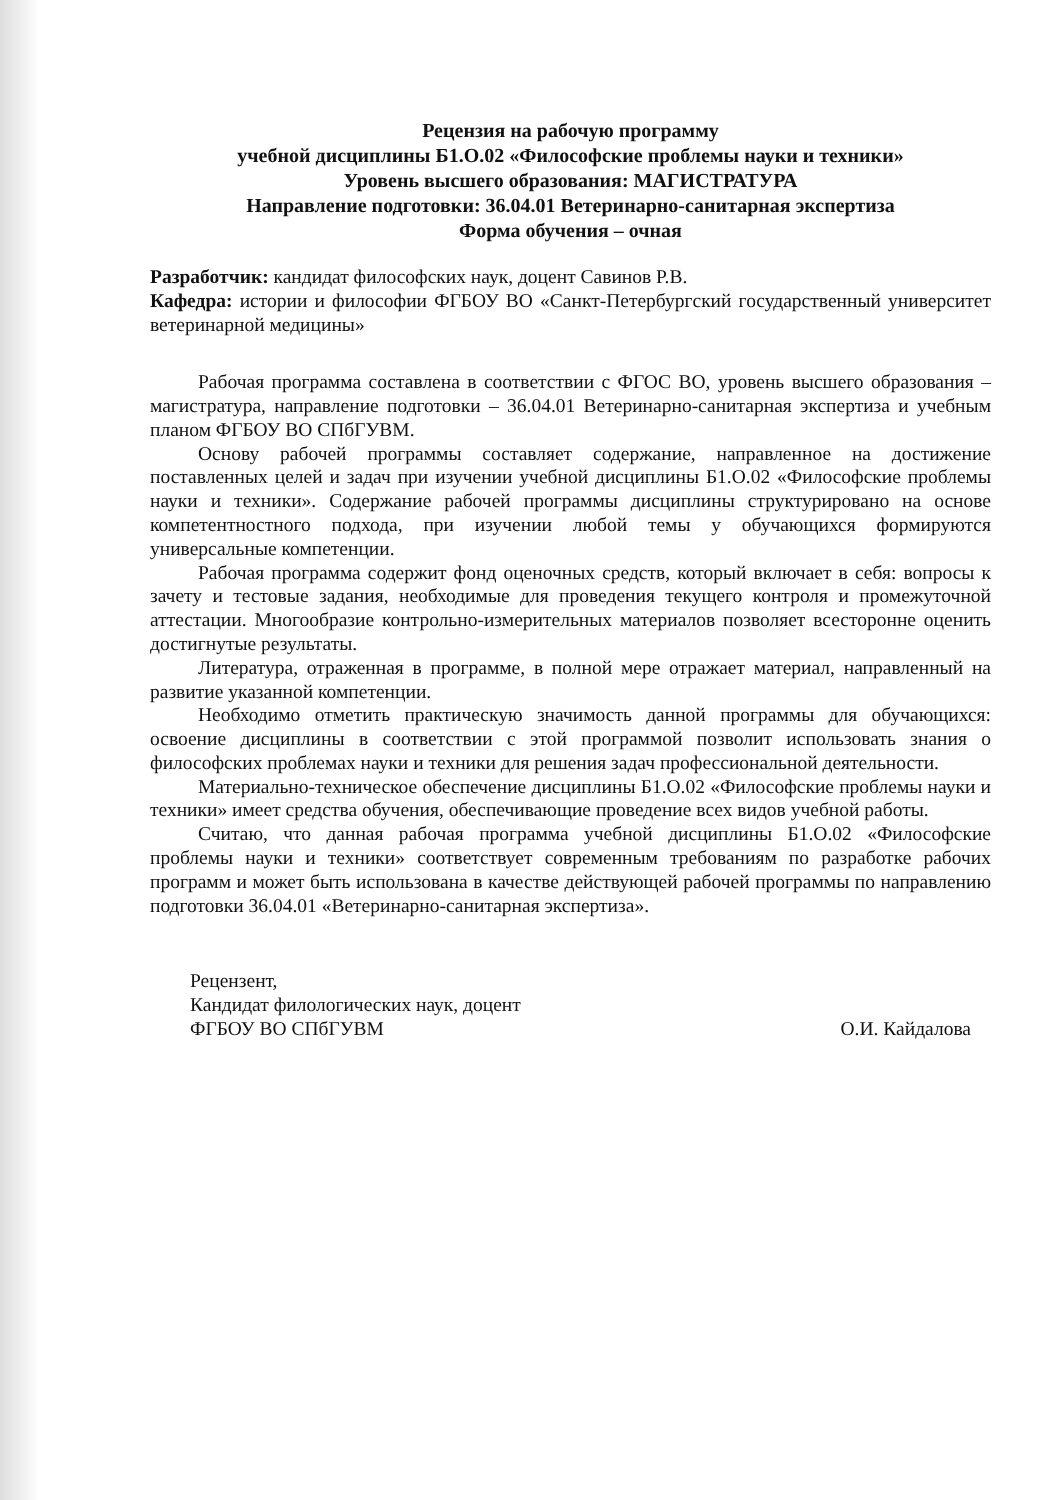Рецензия на рабочую программу
учебной дисциплины Б1.О.02 «Философские проблемы науки и техники»
Уровень высшего образования: МАГИСТРАТУРА
Направление подготовки: 36.04.01 Ветеринарно-санитарная экспертиза
Форма обучения – очная
Разработчик: кандидат философских наук, доцент Савинов Р.В.
Кафедра: истории и философии ФГБОУ ВО «Санкт-Петербургский государственный университет ветеринарной медицины»
Рабочая программа составлена в соответствии с ФГОС ВО, уровень высшего образования – магистратура, направление подготовки – 36.04.01 Ветеринарно-санитарная экспертиза и учебным планом ФГБОУ ВО СПбГУВМ.
Основу рабочей программы составляет содержание, направленное на достижение поставленных целей и задач при изучении учебной дисциплины Б1.О.02 «Философские проблемы науки и техники». Содержание рабочей программы дисциплины структурировано на основе компетентностного подхода, при изучении любой темы у обучающихся формируются универсальные компетенции.
Рабочая программа содержит фонд оценочных средств, который включает в себя: вопросы к зачету и тестовые задания, необходимые для проведения текущего контроля и промежуточной аттестации. Многообразие контрольно-измерительных материалов позволяет всесторонне оценить достигнутые результаты.
Литература, отраженная в программе, в полной мере отражает материал, направленный на развитие указанной компетенции.
Необходимо отметить практическую значимость данной программы для обучающихся: освоение дисциплины в соответствии с этой программой позволит использовать знания о философских проблемах науки и техники для решения задач профессиональной деятельности.
Материально-техническое обеспечение дисциплины Б1.О.02 «Философские проблемы науки и техники» имеет средства обучения, обеспечивающие проведение всех видов учебной работы.
Считаю, что данная рабочая программа учебной дисциплины Б1.О.02 «Философские проблемы науки и техники» соответствует современным требованиям по разработке рабочих программ и может быть использована в качестве действующей рабочей программы по направлению подготовки 36.04.01 «Ветеринарно-санитарная экспертиза».
Рецензент,
Кандидат филологических наук, доцент
ФГБОУ ВО СПбГУВМ
О.И. Кайдалова